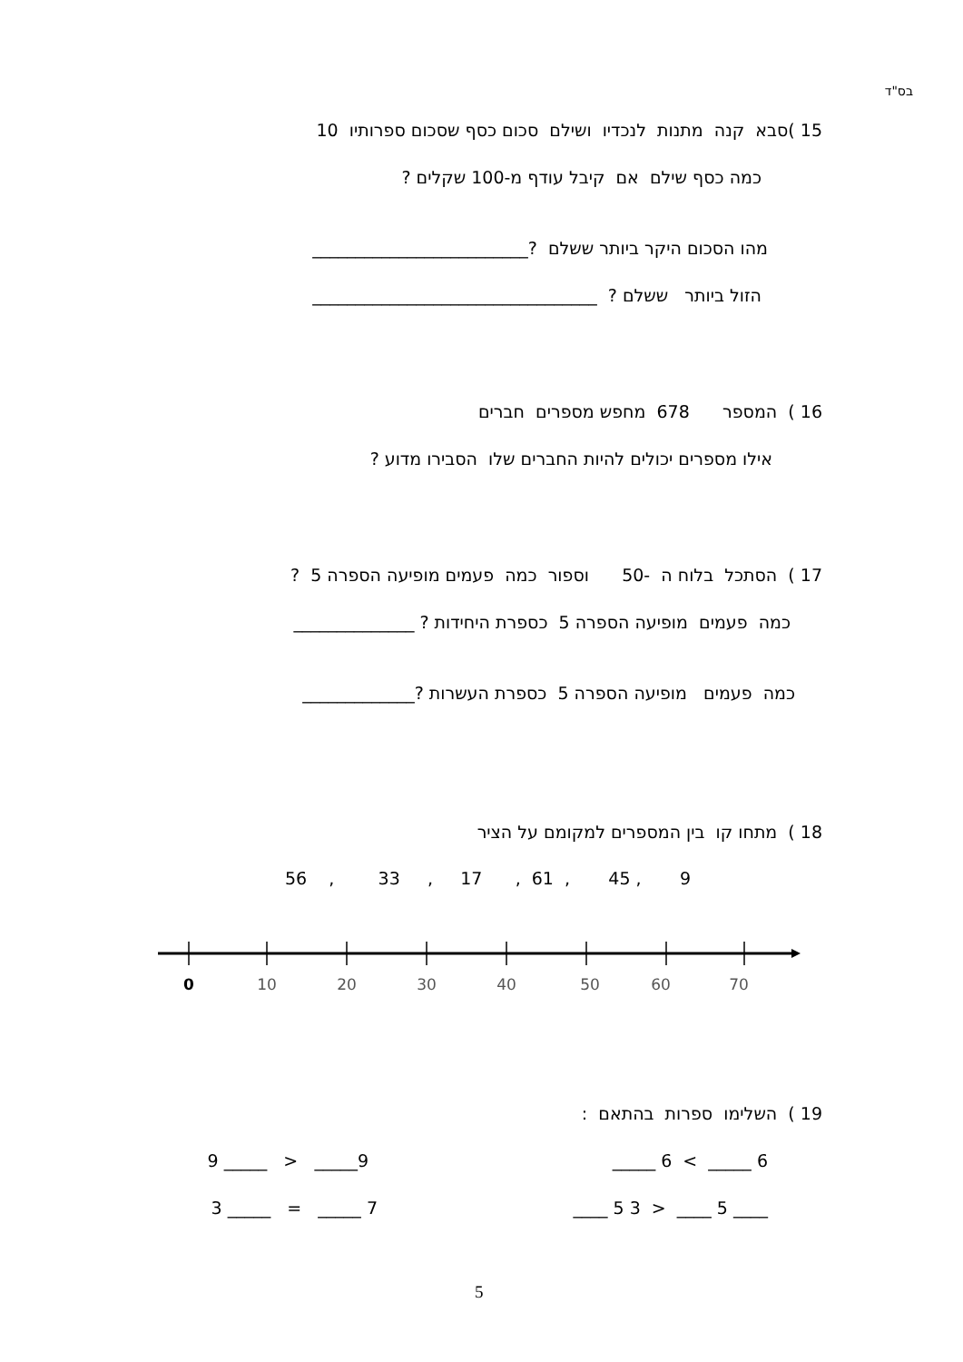בס"ד
15 )סבא קנה מתנות לנכדיו ושילם סכום כסף שסכום ספרותיו 10
כמה כסף שילם אם קיבל עודף מ-100 שקלים ?
מהו הסכום היקר ביותר ששלם ?_________________________
הזול ביותר ששלם ? _________________________________
16 ) המספר 678 מחפש מספרים חברים
אילו מספרים יכולים להיות החברים שלו הסבירו מדוע ?
17 ) הסתכל בלוח ה -50 וספור כמה פעמים מופיעה הספרה 5 ?
כמה פעמים מופיעה הספרה 5 כספרת היחידות ? ______________
כמה פעמים מופיעה הספרה 5 כספרת העשרות ?_____________
18 ) מתחו קו בין המספרים למקומם על הציר
9 , 45 , 61 , 17 , 33 , 56
0
10
20
30
40
50
60
70
19 ) השלימו ספרות בהתאם :
6 _____ > 6 _____
9_____ < _____ 9
____ 5 ____ < 3 5 ____
7 _____ = _____ 3
5